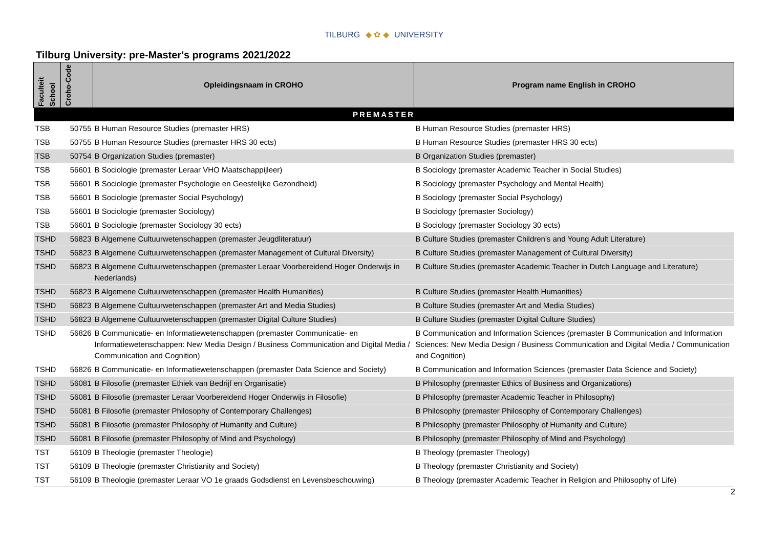TILBURG ◆ ✿ ◆ UNIVERSITY
Tilburg University: pre-Master's programs 2021/2022
| Faculteit School | Croho-Code | Opleidingsnaam in CROHO | Program name English in CROHO |
| --- | --- | --- | --- |
| PREMASTER | | | |
| TSB | 50755 | B Human Resource Studies (premaster HRS) | B Human Resource Studies (premaster HRS) |
| TSB | 50755 | B Human Resource Studies (premaster HRS 30 ects) | B Human Resource Studies (premaster HRS 30 ects) |
| TSB | 50754 | B Organization Studies (premaster) | B Organization Studies (premaster) |
| TSB | 56601 | B Sociologie (premaster Leraar VHO Maatschappijleer) | B Sociology (premaster Academic Teacher in Social Studies) |
| TSB | 56601 | B Sociologie (premaster Psychologie en Geestelijke Gezondheid) | B Sociology (premaster Psychology and Mental Health) |
| TSB | 56601 | B Sociologie (premaster Social Psychology) | B Sociology (premaster Social Psychology) |
| TSB | 56601 | B Sociologie (premaster Sociology) | B Sociology (premaster Sociology) |
| TSB | 56601 | B Sociologie (premaster Sociology 30 ects) | B Sociology (premaster Sociology 30 ects) |
| TSHD | 56823 | B Algemene Cultuurwetenschappen (premaster Jeugdliteratuur) | B Culture Studies (premaster Children's and Young Adult Literature) |
| TSHD | 56823 | B Algemene Cultuurwetenschappen (premaster Management of Cultural Diversity) | B Culture Studies (premaster Management of Cultural Diversity) |
| TSHD | 56823 | B Algemene Cultuurwetenschappen (premaster Leraar Voorbereidend Hoger Onderwijs in Nederlands) | B Culture Studies (premaster Academic Teacher in Dutch Language and Literature) |
| TSHD | 56823 | B Algemene Cultuurwetenschappen (premaster Health Humanities) | B Culture Studies (premaster Health Humanities) |
| TSHD | 56823 | B Algemene Cultuurwetenschappen (premaster Art and Media Studies) | B Culture Studies (premaster Art and Media Studies) |
| TSHD | 56823 | B Algemene Cultuurwetenschappen (premaster Digital Culture Studies) | B Culture Studies (premaster Digital Culture Studies) |
| TSHD | 56826 | B Communicatie- en Informatiewetenschappen (premaster Communicatie- en Informatiewetenschappen: New Media Design / Business Communication and Digital Media / Communication and Cognition) | B Communication and Information Sciences (premaster B Communication and Information Sciences: New Media Design / Business Communication and Digital Media / Communication and Cognition) |
| TSHD | 56826 | B Communicatie- en Informatiewetenschappen (premaster Data Science and Society) | B Communication and Information Sciences (premaster Data Science and Society) |
| TSHD | 56081 | B Filosofie (premaster Ethiek van Bedrijf en Organisatie) | B Philosophy (premaster Ethics of Business and Organizations) |
| TSHD | 56081 | B Filosofie (premaster Leraar Voorbereidend Hoger Onderwijs in Filosofie) | B Philosophy (premaster Academic Teacher in Philosophy) |
| TSHD | 56081 | B Filosofie (premaster Philosophy of Contemporary Challenges) | B Philosophy (premaster Philosophy of Contemporary Challenges) |
| TSHD | 56081 | B Filosofie (premaster Philosophy of Humanity and Culture) | B Philosophy (premaster Philosophy of Humanity and Culture) |
| TSHD | 56081 | B Filosofie (premaster Philosophy of Mind and Psychology) | B Philosophy (premaster Philosophy of Mind and Psychology) |
| TST | 56109 | B Theologie (premaster Theologie) | B Theology (premaster Theology) |
| TST | 56109 | B Theologie (premaster Christianity and Society) | B Theology (premaster Christianity and Society) |
| TST | 56109 | B Theologie (premaster Leraar VO 1e graads Godsdienst en Levensbeschouwing) | B Theology (premaster Academic Teacher in Religion and Philosophy of Life) |
2